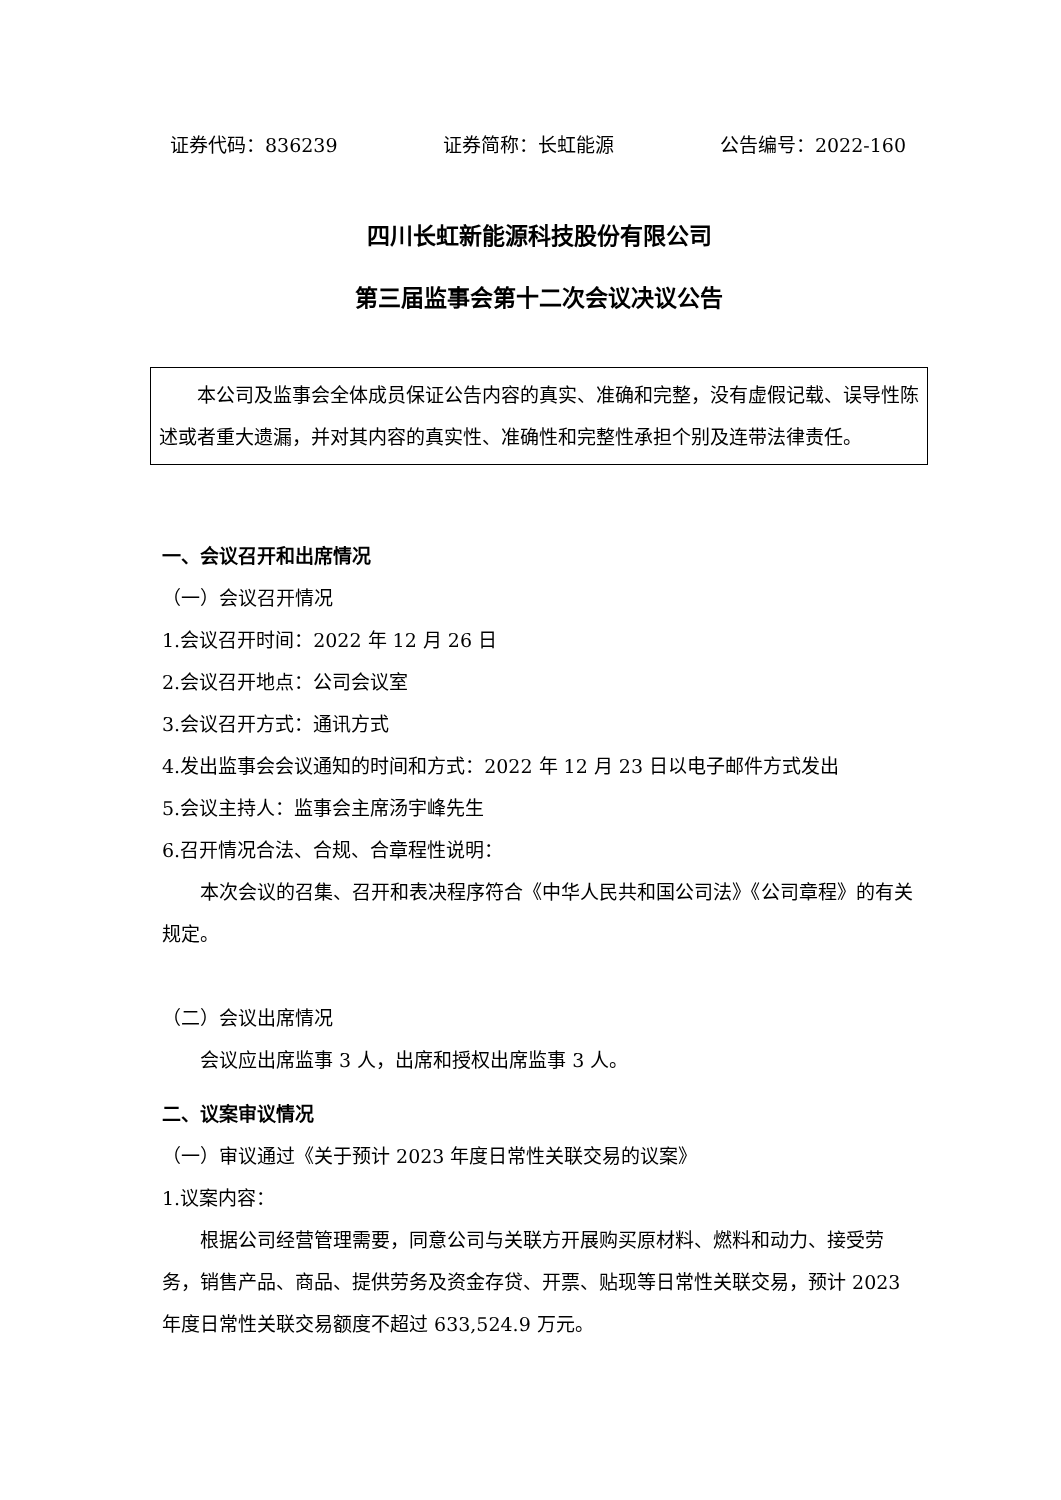证券代码：836239 证券简称：长虹能源 公告编号：2022-160
四川长虹新能源科技股份有限公司
第三届监事会第十二次会议决议公告
本公司及监事会全体成员保证公告内容的真实、准确和完整，没有虚假记载、误导性陈述或者重大遗漏，并对其内容的真实性、准确性和完整性承担个别及连带法律责任。
一、会议召开和出席情况
（一）会议召开情况
1.会议召开时间：2022 年 12 月 26 日
2.会议召开地点：公司会议室
3.会议召开方式：通讯方式
4.发出监事会会议通知的时间和方式：2022 年 12 月 23 日以电子邮件方式发出
5.会议主持人：监事会主席汤宇峰先生
6.召开情况合法、合规、合章程性说明：
本次会议的召集、召开和表决程序符合《中华人民共和国公司法》《公司章程》的有关规定。
（二）会议出席情况
会议应出席监事 3 人，出席和授权出席监事 3 人。
二、议案审议情况
（一）审议通过《关于预计 2023 年度日常性关联交易的议案》
1.议案内容：
根据公司经营管理需要，同意公司与关联方开展购买原材料、燃料和动力、接受劳务，销售产品、商品、提供劳务及资金存贷、开票、贴现等日常性关联交易，预计 2023 年度日常性关联交易额度不超过 633,524.9 万元。